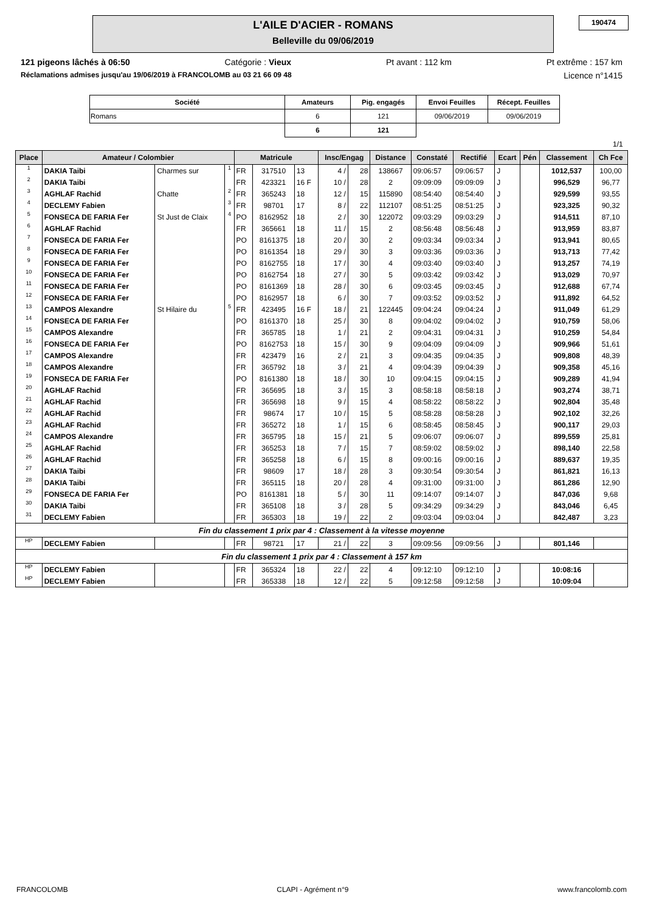L'AILE D'ACIER - ROMANS
Belleville du 09/06/2019
190474
121 pigeons lâchés à 06:50 Catégorie : Vieux Pt avant : 112 km Pt extrême : 157 km
Réclamations admises jusqu'au 19/06/2019 à FRANCOLOMB au 03 21 66 09 48 Licence n°1415
| Société | Amateurs | Pig. engagés | Envoi Feuilles | Récept. Feuilles |
| --- | --- | --- | --- | --- |
| Romans | 6 | 121 | 09/06/2019 | 09/06/2019 |
| | 6 | 121 | | |
1/1
| Place | Amateur / Colombier | | | Matricule | | | Insc/Engag | | Distance | Constaté | Rectifié | Ecart | Pén | Classement | Ch Fce |
| --- | --- | --- | --- | --- | --- | --- | --- | --- | --- | --- | --- | --- | --- | --- | --- |
| 1 | DAKIA Taibi | Charmes sur | 1 | FR | 317510 | 13 | 4 / | 28 | 138667 | 09:06:57 | 09:06:57 | J | | 1012,537 | 100,00 |
| 2 | DAKIA Taibi | | | FR | 423321 | 16 F | 10 / | 28 | 2 | 09:09:09 | 09:09:09 | J | | 996,529 | 96,77 |
| 3 | AGHLAF Rachid | Chatte | 2 | FR | 365243 | 18 | 12 / | 15 | 115890 | 08:54:40 | 08:54:40 | J | | 929,599 | 93,55 |
| 4 | DECLEMY Fabien | | 3 | FR | 98701 | 17 | 8 / | 22 | 112107 | 08:51:25 | 08:51:25 | J | | 923,325 | 90,32 |
| 5 | FONSECA DE FARIA Fer | St Just de Claix | 4 | PO | 8162952 | 18 | 2 / | 30 | 122072 | 09:03:29 | 09:03:29 | J | | 914,511 | 87,10 |
| 6 | AGHLAF Rachid | | | FR | 365661 | 18 | 11 / | 15 | 2 | 08:56:48 | 08:56:48 | J | | 913,959 | 83,87 |
| 7 | FONSECA DE FARIA Fer | | | PO | 8161375 | 18 | 20 / | 30 | 2 | 09:03:34 | 09:03:34 | J | | 913,941 | 80,65 |
| 8 | FONSECA DE FARIA Fer | | | PO | 8161354 | 18 | 29 / | 30 | 3 | 09:03:36 | 09:03:36 | J | | 913,713 | 77,42 |
| 9 | FONSECA DE FARIA Fer | | | PO | 8162755 | 18 | 17 / | 30 | 4 | 09:03:40 | 09:03:40 | J | | 913,257 | 74,19 |
| 10 | FONSECA DE FARIA Fer | | | PO | 8162754 | 18 | 27 / | 30 | 5 | 09:03:42 | 09:03:42 | J | | 913,029 | 70,97 |
| 11 | FONSECA DE FARIA Fer | | | PO | 8161369 | 18 | 28 / | 30 | 6 | 09:03:45 | 09:03:45 | J | | 912,688 | 67,74 |
| 12 | FONSECA DE FARIA Fer | | | PO | 8162957 | 18 | 6 / | 30 | 7 | 09:03:52 | 09:03:52 | J | | 911,892 | 64,52 |
| 13 | CAMPOS Alexandre | St Hilaire du | 5 | FR | 423495 | 16 F | 18 / | 21 | 122445 | 09:04:24 | 09:04:24 | J | | 911,049 | 61,29 |
| 14 | FONSECA DE FARIA Fer | | | PO | 8161370 | 18 | 25 / | 30 | 8 | 09:04:02 | 09:04:02 | J | | 910,759 | 58,06 |
| 15 | CAMPOS Alexandre | | | FR | 365785 | 18 | 1 / | 21 | 2 | 09:04:31 | 09:04:31 | J | | 910,259 | 54,84 |
| 16 | FONSECA DE FARIA Fer | | | PO | 8162753 | 18 | 15 / | 30 | 9 | 09:04:09 | 09:04:09 | J | | 909,966 | 51,61 |
| 17 | CAMPOS Alexandre | | | FR | 423479 | 16 | 2 / | 21 | 3 | 09:04:35 | 09:04:35 | J | | 909,808 | 48,39 |
| 18 | CAMPOS Alexandre | | | FR | 365792 | 18 | 3 / | 21 | 4 | 09:04:39 | 09:04:39 | J | | 909,358 | 45,16 |
| 19 | FONSECA DE FARIA Fer | | | PO | 8161380 | 18 | 18 / | 30 | 10 | 09:04:15 | 09:04:15 | J | | 909,289 | 41,94 |
| 20 | AGHLAF Rachid | | | FR | 365695 | 18 | 3 / | 15 | 3 | 08:58:18 | 08:58:18 | J | | 903,274 | 38,71 |
| 21 | AGHLAF Rachid | | | FR | 365698 | 18 | 9 / | 15 | 4 | 08:58:22 | 08:58:22 | J | | 902,804 | 35,48 |
| 22 | AGHLAF Rachid | | | FR | 98674 | 17 | 10 / | 15 | 5 | 08:58:28 | 08:58:28 | J | | 902,102 | 32,26 |
| 23 | AGHLAF Rachid | | | FR | 365272 | 18 | 1 / | 15 | 6 | 08:58:45 | 08:58:45 | J | | 900,117 | 29,03 |
| 24 | CAMPOS Alexandre | | | FR | 365795 | 18 | 15 / | 21 | 5 | 09:06:07 | 09:06:07 | J | | 899,559 | 25,81 |
| 25 | AGHLAF Rachid | | | FR | 365253 | 18 | 7 / | 15 | 7 | 08:59:02 | 08:59:02 | J | | 898,140 | 22,58 |
| 26 | AGHLAF Rachid | | | FR | 365258 | 18 | 6 / | 15 | 8 | 09:00:16 | 09:00:16 | J | | 889,637 | 19,35 |
| 27 | DAKIA Taibi | | | FR | 98609 | 17 | 18 / | 28 | 3 | 09:30:54 | 09:30:54 | J | | 861,821 | 16,13 |
| 28 | DAKIA Taibi | | | FR | 365115 | 18 | 20 / | 28 | 4 | 09:31:00 | 09:31:00 | J | | 861,286 | 12,90 |
| 29 | FONSECA DE FARIA Fer | | | PO | 8161381 | 18 | 5 / | 30 | 11 | 09:14:07 | 09:14:07 | J | | 847,036 | 9,68 |
| 30 | DAKIA Taibi | | | FR | 365108 | 18 | 3 / | 28 | 5 | 09:34:29 | 09:34:29 | J | | 843,046 | 6,45 |
| 31 | DECLEMY Fabien | | | FR | 365303 | 18 | 19 / | 22 | 2 | 09:03:04 | 09:03:04 | J | | 842,487 | 3,23 |
| Fin du classement 1 prix par 4 : Classement à la vitesse moyenne | | | | | | | | | | | | | | | |
| HP | DECLEMY Fabien | | | FR | 98721 | 17 | 21 / | 22 | 3 | 09:09:56 | 09:09:56 | J | | 801,146 | |
| Fin du classement 1 prix par 4 : Classement à 157 km | | | | | | | | | | | | | | | |
| HP | DECLEMY Fabien | | | FR | 365324 | 18 | 22 / | 22 | 4 | 09:12:10 | 09:12:10 | J | | 10:08:16 | |
| HP | DECLEMY Fabien | | | FR | 365338 | 18 | 12 / | 22 | 5 | 09:12:58 | 09:12:58 | J | | 10:09:04 | |
FRANCOLOMB CLAPI - Agrément n°9 www.francolomb.com